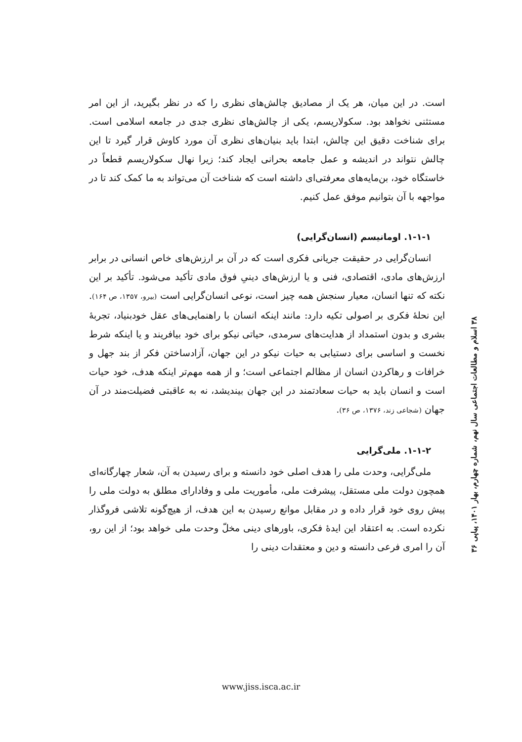است. در این میان، هر یک از مصادیق چالش‌های نظری را که در نظر بگیرید، از این امر مستثنی نخواهد بود. سکولاریسم، یکی از چالش‌های نظری جدی در جامعه اسلامی است. برای شناخت دقیق این چالش، ابتدا باید بنیان‌های نظری آن مورد کاوش قرار گیرد تا این چالش نتواند در اندیشه و عمل جامعه بحرانی ایجاد کند؛ زیرا نهال سکولاریسم قطعاً در خاستگاه خود، بن‌مایه‌های معرفتی‌ای داشته است که شناخت آن می‌تواند به ما کمک کند تا در مواجهه با آن بتوانیم موفق عمل کنیم.
۱-۱-۱. اومانیسم (انسان‌گرایی)
انسان‌گرایی در حقیقت جریانی فکری است که در آن بر ارزش‌های خاص انسانی در برابر ارزش‌های مادی، اقتصادی، فنی و یا ارزش‌های دینیِ فوق مادی تأکید می‌شود. تأکید بر این نکته که تنها انسان، معیار سنجش همه چیز است، نوعی انسان‌گرایی است (بیرو، ۱۳۵۷، ص ۱۶۴). این نحلهٔ فکری بر اصولی تکیه دارد: مانند اینکه انسان با راهنمایی‌های عقل خودبنیاد، تجربهٔ بشری و بدون استمداد از هدایت‌های سرمدی، حیاتی نیکو برای خود بیافریند و یا اینکه شرط نخست و اساسی برای دستیابی به حیات نیکو در این جهان، آزادساختن فکر از بند جهل و خرافات و رهاکردن انسان از مظالم اجتماعی است؛ و از همه مهم‌تر اینکه هدف، خود حیات است و انسان باید به حیات سعادتمند در این جهان بیندیشد، نه به عاقبتی فضیلت‌مند در آن جهان (شجاعی زند، ۱۳۷۶، ص ۳۶).
۱-۱-۲. ملی‌گرایی
ملی‌گرایی، وحدت ملی را هدف اصلی خود دانسته و برای رسیدن به آن، شعار چهارگانه‌ای همچون دولت ملی مستقل، پیشرفت ملی، مأموریت ملی و وفادارای مطلق به دولت ملی را پیش روی خود قرار داده و در مقابل موانع رسیدن به این هدف، از هیچ‌گونه تلاشی فروگذار نکرده است. به اعتقاد این ایدهٔ فکری، باورهای دینی مخلّ وحدت ملی خواهد بود؛ از این رو، آن را امری فرعی دانسته و دین و معتقدات دینی را
۳۸ اسلام و مطالعات اجتماعی سال نهم، شماره چهارم، بهار ۱۴۰۱، پیاپی ۳۶
www.jiss.isca.ac.ir